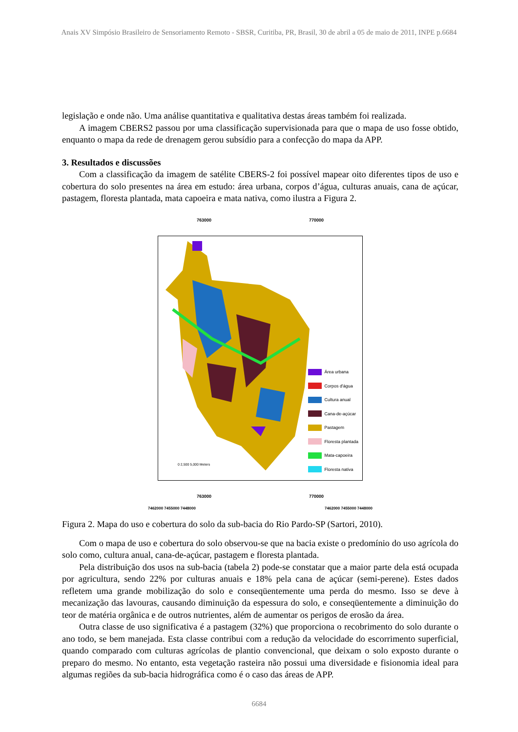Anais XV Simpósio Brasileiro de Sensoriamento Remoto - SBSR, Curitiba, PR, Brasil, 30 de abril a 05 de maio de 2011, INPE p.6684
legislação e onde não. Uma análise quantitativa e qualitativa destas áreas também foi realizada.
A imagem CBERS2 passou por uma classificação supervisionada para que o mapa de uso fosse obtido, enquanto o mapa da rede de drenagem gerou subsídio para a confecção do mapa da APP.
3. Resultados e discussões
Com a classificação da imagem de satélite CBERS-2 foi possível mapear oito diferentes tipos de uso e cobertura do solo presentes na área em estudo: área urbana, corpos d’água, culturas anuais, cana de açúcar, pastagem, floresta plantada, mata capoeira e mata nativa, como ilustra a Figura 2.
763000 770000
Área urbana
Corpos d'água
Cultura anual
Cana-de-açúcar
Pastagem
Floresta plantada
Mata-capoeira
Floresta nativa
0 2,500 5,000 Meters
763000 770000
7462000 7455000 7448000 7462000 7455000 7448000
Figura 2. Mapa do uso e cobertura do solo da sub-bacia do Rio Pardo-SP (Sartori, 2010).
Com o mapa de uso e cobertura do solo observou-se que na bacia existe o predomínio do uso agrícola do solo como, cultura anual, cana-de-açúcar, pastagem e floresta plantada.
Pela distribuição dos usos na sub-bacia (tabela 2) pode-se constatar que a maior parte dela está ocupada por agricultura, sendo 22% por culturas anuais e 18% pela cana de açúcar (semi-perene). Estes dados refletem uma grande mobilização do solo e conseqüentemente uma perda do mesmo. Isso se deve à mecanização das lavouras, causando diminuição da espessura do solo, e conseqüentemente a diminuição do teor de matéria orgânica e de outros nutrientes, além de aumentar os perigos de erosão da área.
Outra classe de uso significativa é a pastagem (32%) que proporciona o recobrimento do solo durante o ano todo, se bem manejada. Esta classe contribui com a redução da velocidade do escorrimento superficial, quando comparado com culturas agrícolas de plantio convencional, que deixam o solo exposto durante o preparo do mesmo. No entanto, esta vegetação rasteira não possui uma diversidade e fisionomia ideal para algumas regiões da sub-bacia hidrográfica como é o caso das áreas de APP.
6684